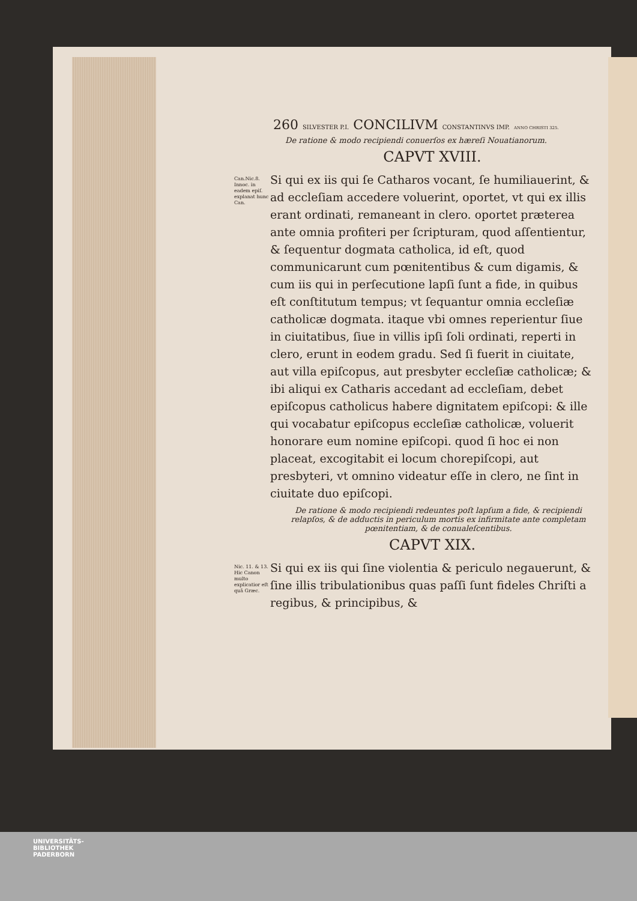260 SILVESTER P.I. CONCILIVM CONSTANTINVS IMP. ANNO CHRISTI 325.
De ratione & modo recipiendi conuerſos ex hæreſi Nouatianorum.
CAPVT XVIII.
Can.Nic.8. Innoc. in eadem epiſ. explanat hunc Can.
Si qui ex iis qui ſe Catharos vocant, ſe humiliauerint, & ad eccleſiam accedere voluerint, oportet, vt qui ex illis erant ordinati, remaneant in clero. oportet præterea ante omnia profiteri per ſcripturam, quod aſſentientur, & ſequentur dogmata catholica, id eſt, quod communicarunt cum pœnitentibus & cum digamis, & cum iis qui in perſecutione lapſi ſunt a fide, in quibus eſt conſtitutum tempus; vt ſequantur omnia eccleſiæ catholicæ dogmata. itaque vbi omnes reperientur ſiue in ciuitatibus, ſiue in villis ipſi ſoli ordinati, reperti in clero, erunt in eodem gradu. Sed ſi fuerit in ciuitate, aut villa epiſcopus, aut presbyter eccleſiæ catholicæ; & ibi aliqui ex Catharis accedant ad eccleſiam, debet epiſcopus catholicus habere dignitatem epiſcopi: & ille qui vocabatur epiſcopus eccleſiæ catholicæ, voluerit honorare eum nomine epiſcopi. quod ſi hoc ei non placeat, excogitabit ei locum chorepiſcopi, aut presbyteri, vt omnino videatur eſſe in clero, ne ſint in ciuitate duo epiſcopi.
De ratione & modo recipiendi redeuntes poſt lapſum a fide, & recipiendi relapſos, & de adductis in periculum mortis ex infirmitate ante completam pœnitentiam, & de conualeſcentibus.
CAPVT XIX.
Nic. 11. & 13. Hic Canon multo explicatior eſt quã Græc.
Si qui ex iis qui ſine violentia & periculo negauerunt, & ſine illis tribulationibus quas paſſi ſunt fideles Chriſti a regibus, & principibus, &
UNIVERSITÄTS-
BIBLIOTHEK
PADERBORN